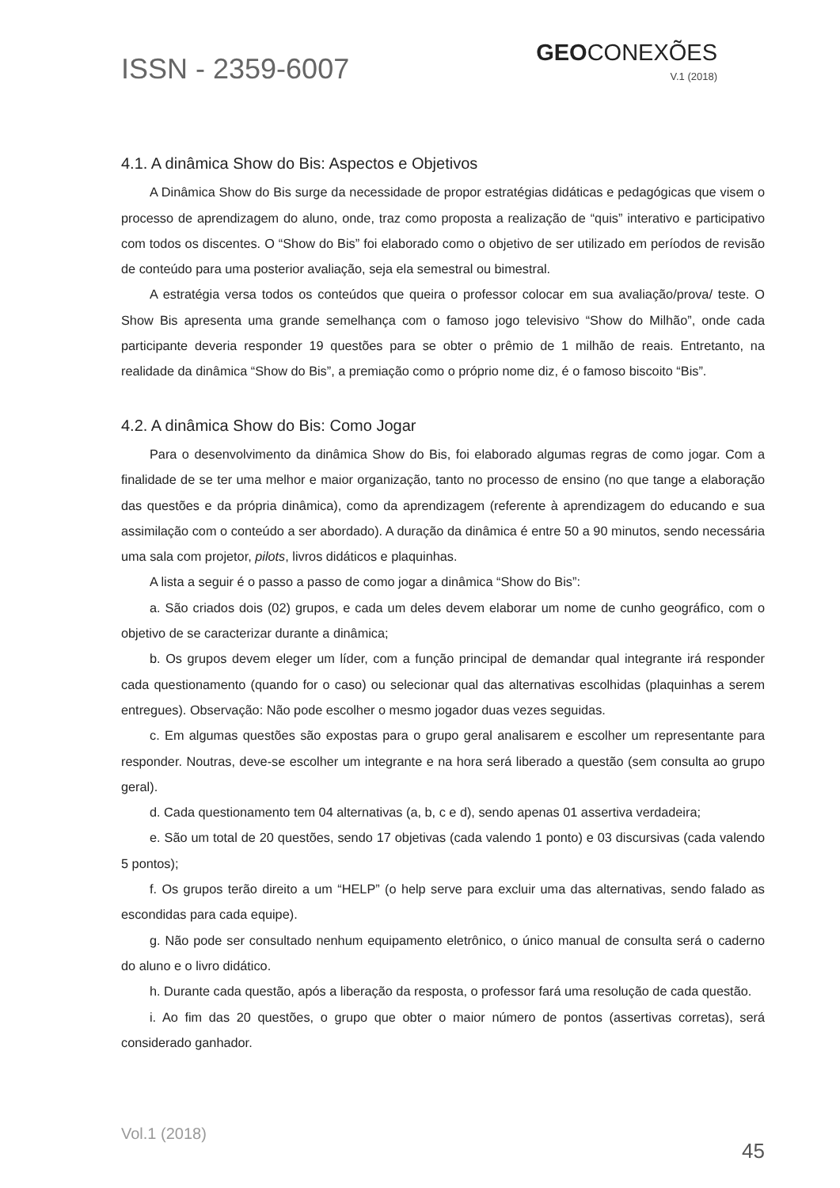ISSN - 2359-6007
GEOCONEXÕES
V.1 (2018)
4.1. A dinâmica Show do Bis: Aspectos e Objetivos
A Dinâmica Show do Bis surge da necessidade de propor estratégias didáticas e pedagógicas que visem o processo de aprendizagem do aluno, onde, traz como proposta a realização de “quis” interativo e participativo com todos os discentes. O “Show do Bis” foi elaborado como o objetivo de ser utilizado em períodos de revisão de conteúdo para uma posterior avaliação, seja ela semestral ou bimestral.
A estratégia versa todos os conteúdos que queira o professor colocar em sua avaliação/prova/ teste. O Show Bis apresenta uma grande semelhança com o famoso jogo televisivo “Show do Milhão”, onde cada participante deveria responder 19 questões para se obter o prêmio de 1 milhão de reais. Entretanto, na realidade da dinâmica “Show do Bis”, a premiação como o próprio nome diz, é o famoso biscoito “Bis”.
4.2. A dinâmica Show do Bis: Como Jogar
Para o desenvolvimento da dinâmica Show do Bis, foi elaborado algumas regras de como jogar. Com a finalidade de se ter uma melhor e maior organização, tanto no processo de ensino (no que tange a elaboração das questões e da própria dinâmica), como da aprendizagem (referente à aprendizagem do educando e sua assimilação com o conteúdo a ser abordado). A duração da dinâmica é entre 50 a 90 minutos, sendo necessária uma sala com projetor, pilots, livros didáticos e plaquinhas.
A lista a seguir é o passo a passo de como jogar a dinâmica “Show do Bis”:
a. São criados dois (02) grupos, e cada um deles devem elaborar um nome de cunho geográfico, com o objetivo de se caracterizar durante a dinâmica;
b. Os grupos devem eleger um líder, com a função principal de demandar qual integrante irá responder cada questionamento (quando for o caso) ou selecionar qual das alternativas escolhidas (plaquinhas a serem entregues). Observação: Não pode escolher o mesmo jogador duas vezes seguidas.
c. Em algumas questões são expostas para o grupo geral analisarem e escolher um representante para responder. Noutras, deve-se escolher um integrante e na hora será liberado a questão (sem consulta ao grupo geral).
d. Cada questionamento tem 04 alternativas (a, b, c e d), sendo apenas 01 assertiva verdadeira;
e. São um total de 20 questões, sendo 17 objetivas (cada valendo 1 ponto) e 03 discursivas (cada valendo 5 pontos);
f. Os grupos terão direito a um “HELP” (o help serve para excluir uma das alternativas, sendo falado as escondidas para cada equipe).
g. Não pode ser consultado nenhum equipamento eletrônico, o único manual de consulta será o caderno do aluno e o livro didático.
h. Durante cada questão, após a liberação da resposta, o professor fará uma resolução de cada questão.
i. Ao fim das 20 questões, o grupo que obter o maior número de pontos (assertivas corretas), será considerado ganhador.
Vol.1 (2018)
45